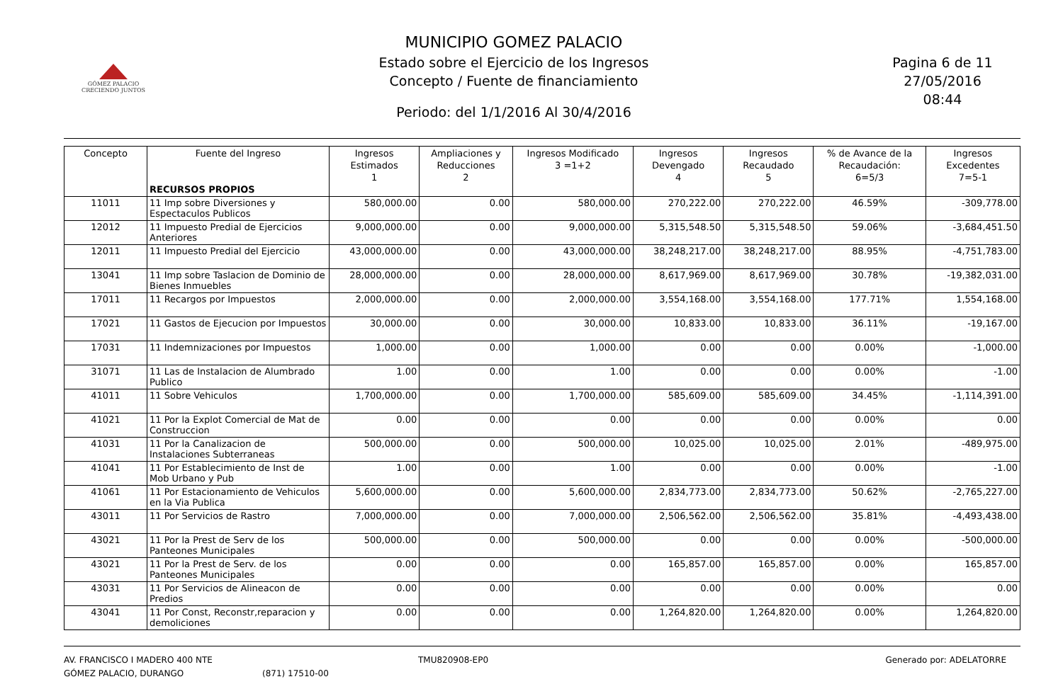GÓMEZ PALACIO
CRECIENDO JUNTOS
MUNICIPIO GOMEZ PALACIO
Estado sobre el Ejercicio de los Ingresos
Concepto / Fuente de financiamiento
Periodo: del 1/1/2016 Al 30/4/2016
Pagina 6 de 11
27/05/2016
08:44
| Concepto | Fuente del Ingreso RECURSOS PROPIOS | Ingresos Estimados 1 | Ampliaciones y Reducciones 2 | Ingresos Modificado 3 =1+2 | Ingresos Devengado 4 | Ingresos Recaudado 5 | % de Avance de la Recaudación: 6=5/3 | Ingresos Excedentes 7=5-1 |
| --- | --- | --- | --- | --- | --- | --- | --- | --- |
| 11011 | 11 Imp sobre Diversiones y Espectaculos Publicos | 580,000.00 | 0.00 | 580,000.00 | 270,222.00 | 270,222.00 | 46.59% | -309,778.00 |
| 12012 | 11 Impuesto Predial de Ejercicios Anteriores | 9,000,000.00 | 0.00 | 9,000,000.00 | 5,315,548.50 | 5,315,548.50 | 59.06% | -3,684,451.50 |
| 12011 | 11 Impuesto Predial del Ejercicio | 43,000,000.00 | 0.00 | 43,000,000.00 | 38,248,217.00 | 38,248,217.00 | 88.95% | -4,751,783.00 |
| 13041 | 11 Imp sobre Taslacion de Dominio de Bienes Inmuebles | 28,000,000.00 | 0.00 | 28,000,000.00 | 8,617,969.00 | 8,617,969.00 | 30.78% | -19,382,031.00 |
| 17011 | 11 Recargos por Impuestos | 2,000,000.00 | 0.00 | 2,000,000.00 | 3,554,168.00 | 3,554,168.00 | 177.71% | 1,554,168.00 |
| 17021 | 11 Gastos de Ejecucion por Impuestos | 30,000.00 | 0.00 | 30,000.00 | 10,833.00 | 10,833.00 | 36.11% | -19,167.00 |
| 17031 | 11 Indemnizaciones por Impuestos | 1,000.00 | 0.00 | 1,000.00 | 0.00 | 0.00 | 0.00% | -1,000.00 |
| 31071 | 11 Las de Instalacion de Alumbrado Publico | 1.00 | 0.00 | 1.00 | 0.00 | 0.00 | 0.00% | -1.00 |
| 41011 | 11 Sobre Vehiculos | 1,700,000.00 | 0.00 | 1,700,000.00 | 585,609.00 | 585,609.00 | 34.45% | -1,114,391.00 |
| 41021 | 11 Por la Explot Comercial de Mat de Construccion | 0.00 | 0.00 | 0.00 | 0.00 | 0.00 | 0.00% | 0.00 |
| 41031 | 11 Por la Canalizacion de Instalaciones Subterraneas | 500,000.00 | 0.00 | 500,000.00 | 10,025.00 | 10,025.00 | 2.01% | -489,975.00 |
| 41041 | 11 Por Establecimiento de Inst de Mob Urbano y Pub | 1.00 | 0.00 | 1.00 | 0.00 | 0.00 | 0.00% | -1.00 |
| 41061 | 11 Por Estacionamiento de Vehiculos en la Via Publica | 5,600,000.00 | 0.00 | 5,600,000.00 | 2,834,773.00 | 2,834,773.00 | 50.62% | -2,765,227.00 |
| 43011 | 11 Por Servicios de Rastro | 7,000,000.00 | 0.00 | 7,000,000.00 | 2,506,562.00 | 2,506,562.00 | 35.81% | -4,493,438.00 |
| 43021 | 11 Por la Prest de Serv de los Panteones Municipales | 500,000.00 | 0.00 | 500,000.00 | 0.00 | 0.00 | 0.00% | -500,000.00 |
| 43021 | 11 Por la Prest de Serv. de los Panteones Municipales | 0.00 | 0.00 | 0.00 | 165,857.00 | 165,857.00 | 0.00% | 165,857.00 |
| 43031 | 11 Por Servicios de Alineacon de Predios | 0.00 | 0.00 | 0.00 | 0.00 | 0.00 | 0.00% | 0.00 |
| 43041 | 11 Por Const, Reconstr,reparacion y demoliciones | 0.00 | 0.00 | 0.00 | 1,264,820.00 | 1,264,820.00 | 0.00% | 1,264,820.00 |
AV. FRANCISCO I MADERO 400 NTE
GÓMEZ PALACIO, DURANGO
(871) 17510-00 TMU820908-EP0 Generado por: ADELATORRE